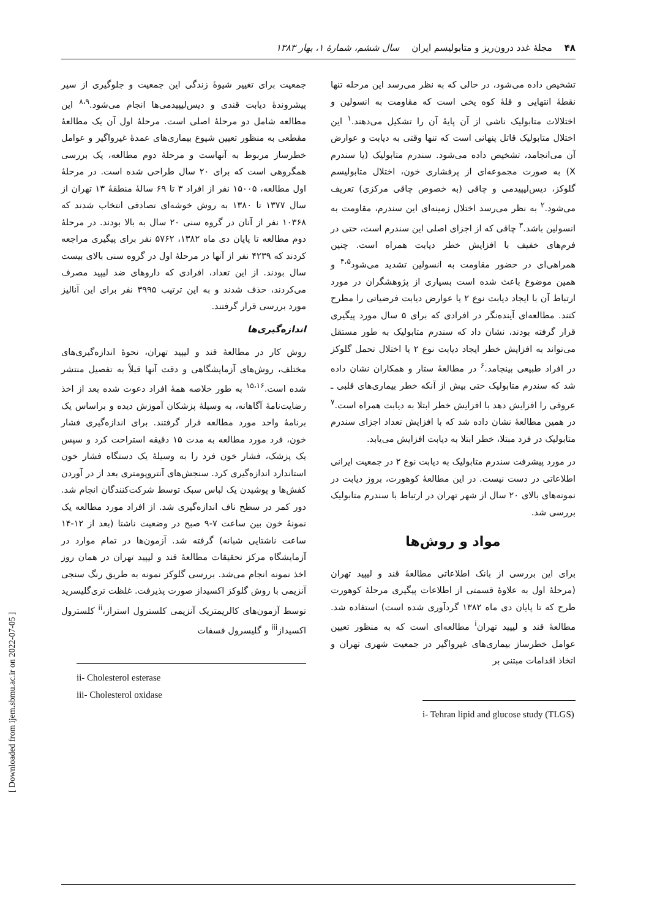۴۸ مجلهٔ غدد درون‌ریز و متابولیسم ایران سال ششم، شمارهٔ ۱، بهار ۱۳۸۳
تشخیص داده می‌شود، در حالی که به نظر می‌رسد این مرحله تنها نقطهٔ انتهایی و قلهٔ کوه یخی است که مقاومت به انسولین و اختلالات متابولیک ناشی از آن پایهٔ آن را تشکیل می‌دهند.<sup>۱</sup> این اختلال متابولیک قاتل پنهانی است که تنها وقتی به دیابت و عوارض آن می‌انجامد، تشخیص داده می‌شود. سندرم متابولیک (یا سندرم X) به صورت مجموعه‌ای از پرفشاری خون، اختلال متابولیسم گلوکز، دیس‌لیپیدمی و چاقی (به خصوص چاقی مرکزی) تعریف می‌شود.<sup>۲</sup> به نظر می‌رسد اختلال زمینه‌ای این سندرم، مقاومت به انسولین باشد.<sup>۳</sup> چاقی که از اجزای اصلی این سندرم است، حتی در فرم‌های خفیف با افزایش خطر دیابت همراه است. چنین همراهی‌ای در حضور مقاومت به انسولین تشدید می‌شود<sup>۴،۵</sup> و همین موضوع باعث شده است بسیاری از پژوهشگران در مورد ارتباط آن با ایجاد دیابت نوع ۲ یا عوارض دیابت فرضیاتی را مطرح کنند. مطالعه‌ای آینده‌نگر در افرادی که برای ۵ سال مورد پیگیری قرار گرفته بودند، نشان داد که سندرم متابولیک به طور مستقل می‌تواند به افزایش خطر ایجاد دیابت نوع ۲ یا اختلال تحمل گلوکز در افراد طبیعی بینجامد.<sup>۶</sup> در مطالعهٔ ستار و همکاران نشان داده شد که سندرم متابولیک حتی بیش از آنکه خطر بیماری‌های قلبی ـ عروقی را افزایش دهد با افزایش خطر ابتلا به دیابت همراه است.<sup>۷</sup> در همین مطالعهٔ نشان داده شد که با افزایش تعداد اجزای سندرم متابولیک در فرد مبتلا، خطر ابتلا به دیابت افزایش می‌یابد.
در مورد پیشرفت سندرم متابولیک به دیابت نوع ۲ در جمعیت ایرانی اطلاعاتی در دست نیست. در این مطالعهٔ کوهورت، بروز دیابت در نمونه‌های بالای ۲۰ سال از شهر تهران در ارتباط با سندرم متابولیک بررسی شد.
مواد و روش‌ها
برای این بررسی از بانک اطلاعاتی مطالعهٔ قند و لیپید تهران (مرحلهٔ اول به علاوهٔ قسمتی از اطلاعات پیگیری مرحلهٔ کوهورت طرح که تا پایان دی ماه ۱۳۸۲ گردآوری شده است) استفاده شد. مطالعهٔ قند و لیپید تهران<sup>i</sup> مطالعه‌ای است که به منظور تعیین عوامل خطرساز بیماری‌های غیرواگیر در جمعیت شهری تهران و اتخاذ اقدامات مبتنی بر
i- Tehran lipid and glucose study (TLGS)
جمعیت برای تغییر شیوهٔ زندگی این جمعیت و جلوگیری از سیر پیشروندهٔ دیابت قندی و دیس‌لیپیدمی‌ها انجام می‌شود.<sup>۸،۹</sup> این مطالعه شامل دو مرحلهٔ اصلی است. مرحلهٔ اول آن یک مطالعهٔ مقطعی به منظور تعیین شیوع بیماری‌های عمدهٔ غیرواگیر و عوامل خطرساز مربوط به آنهاست و مرحلهٔ دوم مطالعه، یک بررسی همگروهی است که برای ۲۰ سال طراحی شده است. در مرحلهٔ اول مطالعه، ۱۵۰۰۵ نفر از افراد ۳ تا ۶۹ سالهٔ منطقهٔ ۱۳ تهران از سال ۱۳۷۷ تا ۱۳۸۰ به روش خوشه‌ای تصادفی انتخاب شدند که ۱۰۳۶۸ نفر از آنان در گروه سنی ۲۰ سال به بالا بودند. در مرحلهٔ دوم مطالعه تا پایان دی ماه ۱۳۸۲، ۵۷۶۲ نفر برای پیگیری مراجعه کردند که ۴۲۳۹ نفر از آنها در مرحلهٔ اول در گروه سنی بالای بیست سال بودند. از این تعداد، افرادی که داروهای ضد لیپید مصرف می‌کردند، حذف شدند و به این ترتیب ۳۹۹۵ نفر برای این آنالیز مورد بررسی قرار گرفتند.
اندازه‌گیری‌ها
روش کار در مطالعهٔ قند و لیپید تهران، نحوهٔ اندازه‌گیری‌های مختلف، روش‌های آزمایشگاهی و دقت آنها قبلاً به تفصیل منتشر شده است.<sup>۱۵،۱۶</sup> به طور خلاصه همهٔ افراد دعوت شده بعد از اخذ رضایت‌نامهٔ آگاهانه، به وسیلهٔ پزشکان آموزش دیده و براساس یک برنامهٔ واحد مورد مطالعه قرار گرفتند. برای اندازه‌گیری فشار خون، فرد مورد مطالعه به مدت ۱۵ دقیقه استراحت کرد و سپس یک پزشک، فشار خون فرد را به وسیلهٔ یک دستگاه فشار خون استاندارد اندازه‌گیری کرد. سنجش‌های آنتروپومتری بعد از در آوردن کفش‌ها و پوشیدن یک لباس سبک توسط شرکت‌کنندگان انجام شد. دور کمر در سطح ناف اندازه‌گیری شد. از افراد مورد مطالعه یک نمونهٔ خون بین ساعت ۷-۹ صبح در وضعیت ناشتا (بعد از ۱۲-۱۴ ساعت ناشتایی شبانه) گرفته شد. آزمون‌ها در تمام موارد در آزمایشگاه مرکز تحقیقات مطالعهٔ قند و لیپید تهران در همان روز اخذ نمونه انجام می‌شد. بررسی گلوکز نمونه به طریق رنگ سنجی آنزیمی با روش گلوکز اکسیداز صورت پذیرفت. غلظت تری‌گلیسرید توسط آزمون‌های کالریمتریک آنزیمی کلسترول استراز،<sup>ii</sup> کلسترول اکسیداز<sup>iii</sup> و گلیسرول فسفات
ii- Cholesterol esterase
iii- Cholesterol oxidase
[ Downloaded from ijem.sbmu.ac.ir on 2022-07-05 ]